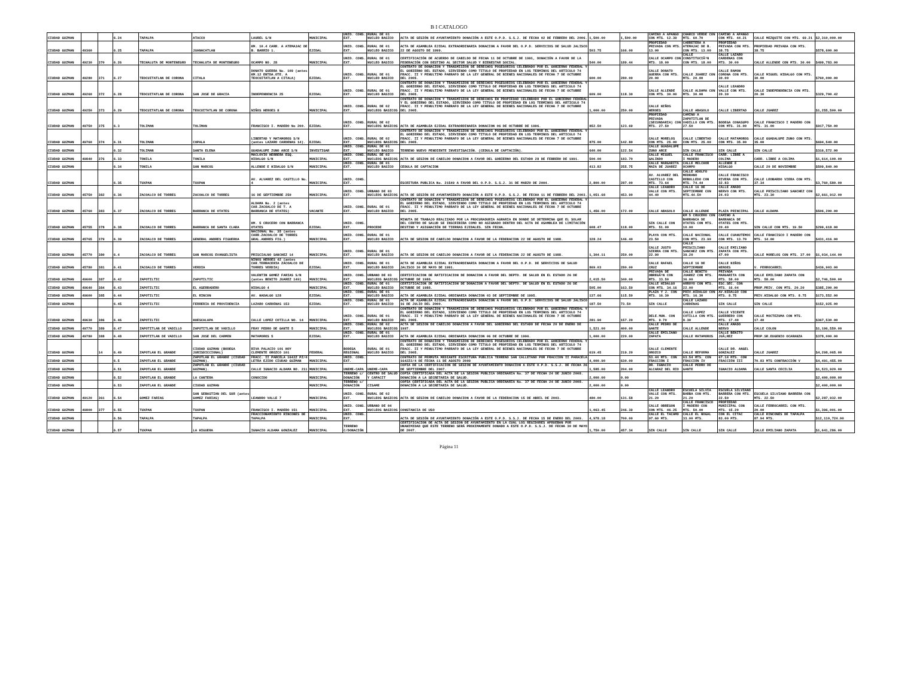B I CATALOGO
| CIUDAD GUZMAN | | | 6.24 | TAPALPA | ATACCO | LAUREL S/N | MUNICIPAL | UNID. CONS. EXT. | RURAL DE 01 NUCLEO BASICO | ACTA DE SESIÓN DE AYUNTAMIENTO DONACIÓN A ESTE O.P.D. S.S.J. DE FECHA 02 DE FEBRERO DEL 2006. | 1,500.00 | 1,500.00 | CAMINO A APANGO CON MTS. 12.39 | CHARCO VERDE CON MTS. 60.70 | CAMINO A APANGO CON MTS. 44.21 | CALLE MEZQUITE CON MTS. 69.21 | $2,310,000.00 |
| CIUDAD GUZMAN | 49360 | | 6.25 | TAPALPA | JUANACATLAN | KM. 10.4 CARR. A ATEMAJAC DE B. BARRIO 1. | EJIDAL | UNID. CONS. EXT. | RURAL DE 01 NUCLEO BASICO | ACTA DE ASAMBLEA EJIDAL EXTRAORDINARIA DONACION A FAVOR DEL O.P.D. SERVICIOS DE SALUD JALISCO 22 DE AGOSTO DE 1999. | 503.75 | 166.00 | PROPIEDAD PRIVADA CON MTS. 13.00 | CARRETERA A ATEMAJAC DE B. CON MTS. 13.00 | PROPIEDAD PRIVADA CON MTS. 38.75 | PROPIEDAD PRIVADA CON MTS. 38.75 | $578,600.00 |
| CIUDAD GUZMAN | 49230 | 370 | 6.26 | TECHALUTA DE MONTENEGRO | TECHALUTA DE MONTENEGRO | OCAMPO NO. 28 | MUNICIPAL | UNID. CONS. EXT. | RURAL DE 01 NUCLEO BASICO | CERTIFICACIÓN DE ACUERDO DE CABILDO DE FECHA 11 DE OCTUBRE DE 1991, DONACIÓN A FAVOR DE LA FEDERACIÓN CON DESTINO AL SECTOR SALUD Y BIENESTAR SOCIAL. | 540.00 | 189.44 | CALLE OCAMPO CON MTS. 18.00 | CALLE CONSTITUCIÃ³N CON MTS. 18.00 | CALLE LAZARO CARDENAS CON MTS. 30.00 | CALLE ALLENDE CON MTS. 30.00 | $499,783.00 |
| CIUDAD GUZMAN | 49280 | 371 | 6.27 | TEOCUITATLAN DE CORONA | CITALA | DONATO GUERRA No. 109 (antes KM.12 ENTDA.OTE. A TEOCUITATLAN A CITALA) | EJIDAL | UNID. CONS. EXT. | RURAL DE 01 NUCLEO BASICO | CONTRATO DE DONACIÓN Y TRANSMISION DE DERECHOS POSESORIOS CELEBRADO POR EL GOBIERNO FEDERAL Y EL GOBIERNO DEL ESTADO, SIRVIENDO COMO TITULO DE PROPIEDAD EN LOS TERMINOS DEL ARTICULO 74 FRACC. II Y PENULTIMO PARRAFO DE LA LEY GENERAL DE BIENES NACIONALES DE FECHA 7 DE OCTUBRE DEL 2005. | 600.00 | 280.00 | CALLE DONATO GUERRA CON MTS. 20.00 | CALLE JUAREZ CON MTS. 20.00 | CALLE RAMON CORONA CON MTS. 30.00 | CALLE MIGUEL HIDALGO CON MTS. 30.00 | $760,000.00 |
| CIUDAD GUZMAN | 49260 | 372 | 6.28 | TEOCUITATLAN DE CORONA | SAN JOSE DE GRACIA | INDEPENDENCIA 25 | EJIDAL | UNID. CONS. EXT. | RURAL DE 01 NUCLEO BASICO | CONTRATO DE DONACIÓN Y TRANSMISION DE DERECHOS POSESORIOS CELEBRADO POR EL GOBIERNO FEDERAL Y EL GOBIERNO DEL ESTADO, SIRVIENDO COMO TITULO DE PROPIEDAD EN LOS TERMINOS DEL ARTICULO 74 FRACC. II Y PENULTIMO PARRAFO DE LA LEY GENERAL DE BIENES NACIONALES DE FECHA 7 DE OCTUBRE DEL 2005. | 609.00 | 118.30 | CALLE ALLENDE CON MTS. 30.00 | CALLE ALDAMA CON MTS. 30.00 | CALLE LEANDRO VALLE CON MTS. 20.30 | CALLE INDEPENDENCIA CON MTS. 20.30 | $329,700.42 |
| CIUDAD GUZMAN | 49250 | 373 | 6.29 | TEOCUITATLAN DE CORONA | TEOCUITATLAN DE CORONA | NIÑOS HEROES 8 | MUNICIPAL | UNID. CONS. EXT. | RURAL DE 02 NUCLEOS BASICOS | CONTRATO DE DONACIÓN Y TRANSMISION DE DERECHOS EN PROPIEDAD CELEBRADO POR EL GOBIERNO FEDERAL Y EL GOBIERNO DEL ESTADO, SIRVIENDO COMO TITULO DE PROPIEDAD EN LOS TERMINOS DEL ARTICULO 74 FRACC. II Y PENULTIMO PARRAFO DE LA LEY GENERAL DE BIENES NACIONALES DE FECHA 7 DE OCTUBRE DEL 2005. | 1,000.00 | 250.00 | CALLE NIÑOS HEROES | CALLE ABASOLO | CALLE LIBERTAD | CALLE JUAREZ | $1,255,500.00 |
| CIUDAD GUZMAN | 49750 | 375 | 6.3 | TOLIMAN | TOLIMAN | FRANCISCO I. MADERO No 200. | EJIDAL | UNID. CONS. EXT. | RURAL DE 02 NUCLEOS BASICOS | ACTA DE ASAMBLEA EJIDAL EXTRAORDINARIA DONACION 06 DE OCTUBRE DE 1996. | 852.50 | 123.69 | PROPIEDAD PRIVADA (SECUNDARIA) CON MTS. 27.50 | CAMINO A ZAPOTITLAN DE VADILLO CON MTS. 27.50 | BODEGA CONASUPO CON MTS. 31.00 | CALLE FRANCISCO I MADERO CON MTS. 31.00 | $917,750.00 |
| CIUDAD GUZMAN | 49760 | 374 | 6.31 | TOLIMAN | COPALA | LIBERTAD Y MATAMOROS S/N (antes LAZARO CARDENAS 14). | EJIDAL | UNID. CONS. EXT. | RURAL DE 02 NUCLEOS BASICOS | CONTRATO DE DONACIÓN Y TRANSMISION DE DERECHOS POSESORIOS CELEBRADO POR EL GOBIERNO FEDERAL Y EL GOBIERNO DEL ESTADO, SIRVIENDO COMO TITULO DE PROPIEDAD EN LOS TERMINOS DEL ARTICULO 74 FRACC. II Y PENULTIMO PARRAFO DE LA LEY GENERAL DE BIENES NACIONALES DE FECHA 7 DE OCTUBRE DEL 2005. | 875.00 | 142.80 | CALLE MORELOS CON MTS. 25.00 | CALLE LIBERTAD CON MTS. 25.00 | CALLE MATAMOROS CON MTS. 35.00 | CALLE GUADALUPE ZUNO CON MTS. 35.00 | $694,540.00 |
| CIUDAD GUZMAN | | | 6.32 | TOLIMAN | SANTA ELENA | GUADALUPE ZUNO ARCE S/N | INVESTIGAR | UNID. CONS. EXT. | RURAL DE 01 NUCLEO BASICO | TERRENO NUEVO PENDIENTE INVESTIGACIÓN. (CEDULA DE CAPTACIÓN). | 640.00 | 122.54 | CALLE GUADALUPE ZUNO ARCE | SIN CALLE | SIN CALLE | SIN CALLE | $316,572.00 |
| CIUDAD GUZMAN | 49840 | 376 | 6.33 | TONILA | TONILA | MACLOVIO HERRERA ESQ. HIDALGO S/N | MUNICIPAL | UNID. CONS. EXT. | RURAL DE 02 NUCLEOS BASICOS | ACTA DE SESION DE CABILDO DONACION A FAVOR DEL GOBIERNO DEL ESTADO 28 DE FEBRERO DE 1991. | 500.00 | 183.70 | CALLE MIGUEL GALINDO | CALLE FRANCISCO I MADERO | CARR. LIBRE A COLIMA | CARR. LIBRE A COLIMA | $1,614,100.00 |
| CIUDAD GUZMAN | | | 6.34 | TONILA | SAN MARCOS | ALLENDE E HIDALGO S/N | MUNICIPAL | UNID. CONS. EXT. | RURAL DE 01 NUCLEO BASICO | CEDULA DE CAPTACION | 413.82 | 255.75 | CALLE MARGARITA MAZA DE JUAREZ | CALLE MELCHOR OCAMPO | ALLENDE E HIDALGO | CALLE 20 DE NOVIEMBRE | $509,840.00 |
| CIUDAD GUZMAN | | | 6.35 | TUXPAN | TUXPAN | AV. ALVAREZ DEL CASTILLO No. 4 | MUNICIPAL | UNID. CONS. EXT. | | ESCRITURA PUBLICA No. 21549 A FAVOR DEL O.P.D. S.S.J. 31 DE MARZO DE 2004. | 2,800.00 | 287.00 | AV. ALVAREZ DEL CASTILLO CON MTS. 73.64 | CALLE ADOLFO MEDRANO REBOLLEDO CON MTS. 74.44 | CALLE FRANCISCO RIVERA CON MTS. 32.83 | CALLE LEOBARDO VIERA CON MTS. 37.34 | $3,760,580.00 |
| CIUDAD GUZMAN | 45750 | 382 | 6.36 | ZACOALCO DE TORRES | ZACOALCO DE TORRES | 16 DE SEPTIEMBRE 250 | MUNICIPAL | UNID. CONS. EXT. | URBANO DE 03 NUCLEOS BASICOS | ACTA DE SESIÓN DE AYUNTAMIENTO DONACIÓN A ESTE O.P.D. S.S.J. DE FECHA 11 DE FEBRERO DEL 2003. | 1,051.68 | 453.90 | CALLE LEANDRO VALLE CON MTS. 44.40 | CALLE 16 DE SEPTIEMBRE CON MTS.44.50 | CALLE AMADO NERVO CON MTS. 24.03 | CALLE PRISCILIANO SANCHEZ CON MTS. 23.30 | $2,661,912.00 |
| CIUDAD GUZMAN | 45760 | 383 | 6.37 | ZACOALCO DE TORRES | BARRANCA DE OTATES | ALDAMA No. 2 (antes CAR.ZACOALCO DE T. A BARRANCA DE OTATES) | VACANTE | UNID. CONS. EXT. | RURAL DE 01 NUCLEO BASICO | CONTRATO DE DONACIÓN Y TRANSMISION DE DERECHOS POSESORIOS CELEBRADO POR EL GOBIERNO FEDERAL Y EL GOBIERNO DEL ESTADO, SIRVIENDO COMO TITULO DE PROPIEDAD EN LOS TERMINOS DEL ARTICULO 74 FRACC. II Y PENULTIMO PARRAFO DE LA LEY GENERAL DE BIENES NACIONALES DE FECHA 7 DE OCTUBRE DEL 2005. | 1,456.00 | 172.00 | CALLE ABASOLO | CALLE ALLENDE | PLAZA PRINCIPAL | CALLE ALDAMA | $506,200.00 |
| CIUDAD GUZMAN | 45755 | 378 | 6.38 | ZACOALCO DE TORRES | BARRANCA DE SANTA CLARA | KM. 5 CRUCERO CON BARRANCA OTATES | EJIDAL | UNID. CONS. EXT. | PROCEDE | MINUTA DE TRABAJO REALIZADO POR LA PROCURADURIA AGRARIA EN DONDE SE DETERMINA QUE EL SOLAR DEL CENTRO DE SALUD SE INSCRIBIRA COMO NO ASIGNADO DENTRO DEL ACTA DE ASAMBLEA DE LIMITACIÓN DESTINO Y ASIGNACIÓN DE TIERRAS EJIDALES. SIN FECHA. | 608.47 | 118.00 | SIN CALLE CON MTS. 51.00 | KM 5 CRUCERO CON BARRANCA DE OTATES CON MTS. 10.00 | CAMINO A BARRANCA DE OTATES CON MTS. 20.40 | SIN CALLE CON MTS. 19.50 | $299,618.00 |
| CIUDAD GUZMAN | 45765 | 379 | 6.39 | ZACOALCO DE TORRES | GENERAL ANDRES FIGUEROA | NACIONAL No. 35 (antes CARR.ZACOALCO DE TORRES GRAL.ANDRES FIG.) | MUNICIPAL | UNID. CONS. EXT. | RURAL DE 01 NUCLEO BASICO | ACTA DE SESION DE CABILDO DONACION A FAVOR DE LA FEDERACION 22 DE AGOSTO DE 1988. | 328.24 | 146.40 | PLAYA CON MTS. 23.50 | CALLE NACIONAL CON MTS. 23.90 | CALLE CUAHUTEMOC CON MTS. 13.70 | CALLE FRANCISCO I MADERO CON MTS. 14.00 | $431,416.00 |
| CIUDAD GUZMAN | 45770 | 380 | 6.4 | ZACOALCO DE TORRES | SAN MARCOS EVANGELISTA | PRISCIALNO SANCHEZ 14 | MUNICIPAL | UNID. CONS. EXT. | RURAL DE 01 NUCLEO BASICO | ACTA DE SESION DE CABILDO DONACION A FAVOR DE LA FEDERACION 22 DE AGOSTO DE 1988. | 1,304.11 | 250.00 | CALLE JUSTO SIERRA CON MTS. 22.90 | CALLE PRISCILIANO SANCHEZ CON MTS. 39.20 | CALLE EMILIANO ZAPATA CON MTS. 47.00 | CALLE MORELOS CON MTS. 37.00 | $1,034,144.00 |
| CIUDAD GUZMAN | 45780 | 381 | 6.41 | ZACOALCO DE TORRES | VERDIA | NIÑOS HEROES 42 (antes CAR.TERRACERIA ZACOALCO DE TORRES VERDIA) | EJIDAL | UNID. CONS. EXT. | RURAL DE 01 NUCLEO BASICO | ACTA DE ASAMBLEA EJIDAL EXTRAORDINARIA DONACION A FAVOR DEL O.P.D. DE SERVICIOS DE SALUD JALISCO 30 DE MAYO DE 1991. | 869.03 | 280.00 | CALLE RAFAEL CRUZ | CALLE 16 DE SEPTIEMBRE | CALLE NIÑOS HEROES | V. FERROCARRIL | $436,903.00 |
| CIUDAD GUZMAN | 49600 | 387 | 6.42 | ZAPOTILTIC | ZAPOTILTIC | VALENTIN GOMEZ FARIAS S/N (antes BENITO JUAREZ 149) | MUNICIPAL | UNID. CONS. EXT. | URBANO DE 03 NUCLEOS BASICOS | CERTIFICACION DE RATIFICACION DE DONACION A FAVOR DEL DEPTO. DE SALUD EN EL ESTADO 26 DE OCTUBRE DE 1988. | 2,015.50 | 340.00 | PRIVADA DE OBREGÃ³N CON MTS. 33.50 | CALLE BENITO JUAREZ CON MTS. 36.00 | PRIVADA MARGARITA CON MTS. 58.00 | CALLE EMILIANO ZAPATA CON MTS. 58.00 | $2,746,500.00 |
| CIUDAD GUZMAN | 49640 | 384 | 6.43 | ZAPOTILTIC | EL ASERRADERO | HIDALGO 4 | MUNICIPAL | UNID. CONS. EXT. | RURAL DE 01 NUCLEO BASICO | CERTIFICACION DE RATIFICACION DE DONACION A FAVOR DEL DEPTO. DE SALUD EN EL ESTADO 26 DE OCTUBRE DE 1988. | 505.00 | 163.50 | CALLE HIDALGO CON MTS. 34.16 | ARROYO CON MTS. 22.00 | ESC.SEC. CON MTS. 16.04 | PROP.PRIV. CON MTS. 20.20 | $385,200.00 |
| CIUDAD GUZMAN | 49600 | 385 | 6.44 | ZAPOTILTIC | EL RINCON | AV. HADALGO 128 | EJIDAL | UNID. CONS. EXT. | RURAL DE 01 NUCLEO BASICO | ACTA DE ASAMBLEA EJIDAL ORDINARIA DONACION 03 DE SEPTIEMBRE DE 1995. | 137.66 | 115.50 | PLAZA Y J. CON MTS. 16.30 | PRIV.HIDALGO CON MTS. 16.30 | AV.HIDALGO CON MTS. 8.75 | PRIV.HIDALGO CON MTS. 8.75 | $173,552.00 |
| CIUDAD GUZMAN | | | 6.45 | ZAPOTILTIC | FERRERIA DE PROVIDENCIA | LAZARO CARDENAS 153 | EJIDAL | UNID. CONS. EXT. | RURAL DE 01 NUCLEO BASICO | ACTA DE ASAMBLEA EJIDAL EXTRAORDINARIA DONACION A FAVOR DEL O.P.D. SERVICIOS DE SALUD JALISCO 16 DE JULIO DEL 2000. | 187.50 | 73.50 | SIN CALLE | CALLE LAZARO CARDENAS | SIN CALLE | SIN CALLE | $152,925.00 |
| CIUDAD GUZMAN | 49630 | 386 | 6.46 | ZAPOTILTIC | HUESCALAPA | CALLE LOPEZ COTILLA NO. 14 | MUNICIPAL | UNID. CONS. EXT. | RURAL DE 01 NUCLEO BASICO | CONTRATO DE DONACIÓN Y TRANSMISION DE DERECHOS POSESORIOS CELEBRADO POR EL GOBIERNO FEDERAL Y EL GOBIERNO DEL ESTADO, SIRVIENDO COMO TITULO DE PROPIEDAD EN LOS TERMINOS DEL ARTICULO 74 FRACC. II Y PENULTIMO PARRAFO DE LA LEY GENERAL DE BIENES NACIONALES DE FECHA 7 DE OCTUBRE DEL 2005. | 281.90 | 157.20 | DELE.MUN. CON MTS. 9.70 | CALLE LOPEZ COTILLA CON MTS. 8.30 | CALLE VICENTE GUERRERO CON MTS. 17.40 | CALLE MOCTEZUMA CON MTS. 17.40 | $367,530.00 |
| CIUDAD GUZMAN | 49770 | 389 | 6.47 | ZAPOTITLAN DE VADILLO | ZAPOTITLAN DE VADILLO | FRAY PEDRO DE GANTE 5 | MUNICIPAL | UNID. CONS. EXT. | RURAL DE 02 NUCLEOS BASICOS | ACTA DE SESION DE CABILDO DONACION A FAVOR DEL GOBIERNO DEL ESTADO DE FECHA 20 DE ENERO DE 1997. | 1,521.00 | 400.00 | CALLE PEDRO DE GANTE | CALLE ALLENDE | CALLE AMADO NERVO | CALLE COLON | $1,196,550.00 |
| CIUDAD GUZMAN | 49780 | 388 | 6.48 | ZAPOTITLAN DE VADILLO | SAN JOSE DEL CARMEN | MATAMOROS 5 | EJIDAL | UNID. CONS. EXT. | RURAL DE 01 NUCLEO BASICO | ACTA DE ASAMBLEA EJIDAL ORDINARIA DONACION 06 DE OCTUBRE DE 1996. | 1,000.00 | 220.00 | CALLE EMILIANO ZAPATA | CALLE MATAMOROS | CALLE BENITO JUÃ¡REZ | PROP.SR.EUGENIO OCARANZA | $378,000.00 |
| CIUDAD GUZMAN | | 14 | 6.49 | ZAPOTLAN EL GRANDE | CIUDAD GUZMAN (BODEGA JURISDICCIONAL) | RIVA PALACIO 101 HOY CLEMENTE OROZCO 101 | FEDERAL | BODEGA REGIONAL | RURAL DE 01 NUCLEO BASICO | CONTRATO DE DONACIÓN Y TRANSMISION DE DERECHOS POSESORIOS CELEBRADO POR EL GOBIERNO FEDERAL Y EL GOBIERNO DEL ESTADO, SIRVIENDO COMO TITULO DE PROPIEDAD EN LOS TERMINOS DEL ARTICULO 74 FRACC. II Y PENULTIMO PARRAFO DE LA LEY GENERAL DE BIENES NACIONALES DE FECHA 7 DE OCTUBRE DEL 2005. | 619.45 | 219.20 | CALLE CLEMENTE OROZCO | CALLE REFORMA | CALLE DR. ANGEL GONZALEZ | CALLE JUAREZ | $4,298,065.00 |
| CIUDAD GUZMAN | | | 6.5 | ZAPOTLAN EL GRANDE | ZAPOTLAN EL GRANDE (CIUDAD GUZMAN). | FRACC. II PARCELA 1642Z PZ/4 LETRA EJIDO CIUDAD GUZMAN | MUNICIPAL | UNID. CONS. EXT. | | CONTRATO DE PERMUTA MEDIANTE ESCRITURA PUBLICA TERRENO SAN CALLETANO POR FRACCION II PARACELA 1642Z2/4 DE FECHA 11 DE AGOSTO 2009 | 4,000.90 | 630.00 | 53.44 MTS. CON FRACCIÓN I | 63.54 MTS. CON FRACCIÓN IV | 67.14 MTS. CON FRACCIÓN III | 70.83 MTS CONFRACCIÓN V | $4,491,455.00 |
| CIUDAD GUZMAN | | | 6.51 | ZAPOTLAN EL GRANDE | ZAPOTLAN EL GRANDE (CIUDAD GUZMAN). | CALLE IGNACIO ALDAMA NO. 211 | MUNICIPAL | UNEME-CAPA | UNEME-CAPA | COPIA DE LA CERTIFICACIÓN DE SESIÓN DE AYUNTAMIENTO DONACIÓN A ESTE O.P.D. S.S.J. DE FECHA 26 DE SEPTIEMBRE DEL 2007. | 1,585.00 | 204.00 | DR. IGNACIO ALCARAZ DEL RIO | CALLE PEDRO DE GANTE | IGNACIO ALDAMA | CALLE SANTA CECILIA | $1,523,920.00 |
| CIUDAD GUZMAN | | | 6.52 | ZAPOTLAN EL GRANDE | LA CANTERA | CONOCIDO | MUNICIPAL | TERRENO c/ DONACIÓN | CENTRO DE SALUD Y CAPACIT | COPIA CERTIFICADA DEL ACTA DE LA SESIÓN PUBLICA ORDINARIA No. 37 DE FECHA 24 DE JUNIO 2008. DONACIÓN A LA SECRETARIA DE SALUD. | 2,000.00 | 0.00 | | | | | $2,400,000.00 |
| CIUDAD GUZMAN | | | 6.53 | ZAPOTLAN EL GRANDE | CIUDAD GUZMAN | | MUNICIPAL | TERRENO c/ DONACIÓN | CISAME | COPIA CERTIFICADA DEL ACTA DE LA SESIÓN PUBLICA ORDINARIA No. 37 DE FECHA 24 DE JUNIO 2008. DONACIÓN A LA SECRETARIA DE SALUD. | 2,000.00 | 0.00 | | | | | $2,400,000.00 |
| CIUDAD GUZMAN | 49120 | 361 | 6.54 | GOMEZ FARIAS | SAN SEBASTIAN DEL SUR (antes GOMEZ FARIAS) | LEANDRO VALLE 7 | MUNICIPAL | UNID. CONS. EXT. | RURAL DE 02 NUCLEOS BASICOS | ACTA DE SESION DE CABILDO DONACION A FAVOR DE LA FEDERACION 15 DE ABRIL DE 2003. | 480.00 | 131.58 | CALLE LEANDRO VALLE CON MTS. 21.20 | ESCUELA SILVIA BARBA CON MTS. 21.20 | ESCUELA SILVIANO BARRERA CON MTS. 22.50 | ESCUELA SILVIANO BARRERA CON MTS. 22.50 | $2,287,932.00 |
| CIUDAD GUZMAN | 49800 | 377 | 6.55 | TUXPAN | TUXPAN | FRANCISCO I. MADERO 151 | MUNICIPAL | UNID. CONS. EXT. | URBANO DE 04 NUCLEOS BASICOS | CONSTANCIA DE USO | 1,063.45 | 246.39 | CALLE OBREGON CON MTS. 46.25 | CALLE FRANCISCO I MADERO CON MTS. 50.00 | PROPIEDAD MUNICIPAL CON MTS. 15.20 | CALLE FERROCARRIL CON MTS. 20.00 | $1,396,001.00 |
| CIUDAD GUZMAN | | | 6.56 | TAPALPA | TAPALPA | FRACCIONAMIENTO RINCONES DE TAPALPA | MUNICIPAL | UNID. CONS. EXT. | | ACTA DE SESIÓN DE AYUNTAMIENTO DONACIÓN A ESTE O.P.D. S.S.J. DE FECHA 15 DE ENERO DEL 2009. | 4,978.18 | 700.00 | CALLE EL TACAMO 97.60 MTS. | CALLE EL NOGAL 33.00 MTS. | CON EL CITAC 83.00 MTS. | CALLE RINCONES DE TAPALPA 87.94 MTS. | $12,110,724.00 |
| CIUDAD GUZMAN | | | 6.57 | TUXPAN | LA HIGUERA | IGNACIO ALDAMA GONZALEZ | MUNICIPAL | TERRENO C/DONACIÓN | | CERTIFICACIÓN DE ACTA DE SESIÓN DE AYUNTAMIENTO EN LA CUAL LOS REGIDORES APRUEBAN POR UNANIMIDAD QUE ESTE TERRENO SERÁ PROXIMAMENTE DONADO A ESTE O.P.D. S.S.J. DE FECHA 30 DE MAYO DE 2007. | 1,750.00 | 457.34 | SIN CALLE | SIN CALLE | SIN CALLE | CALLE EMILIANO ZAPATA | $1,641,286.00 |
Página 11